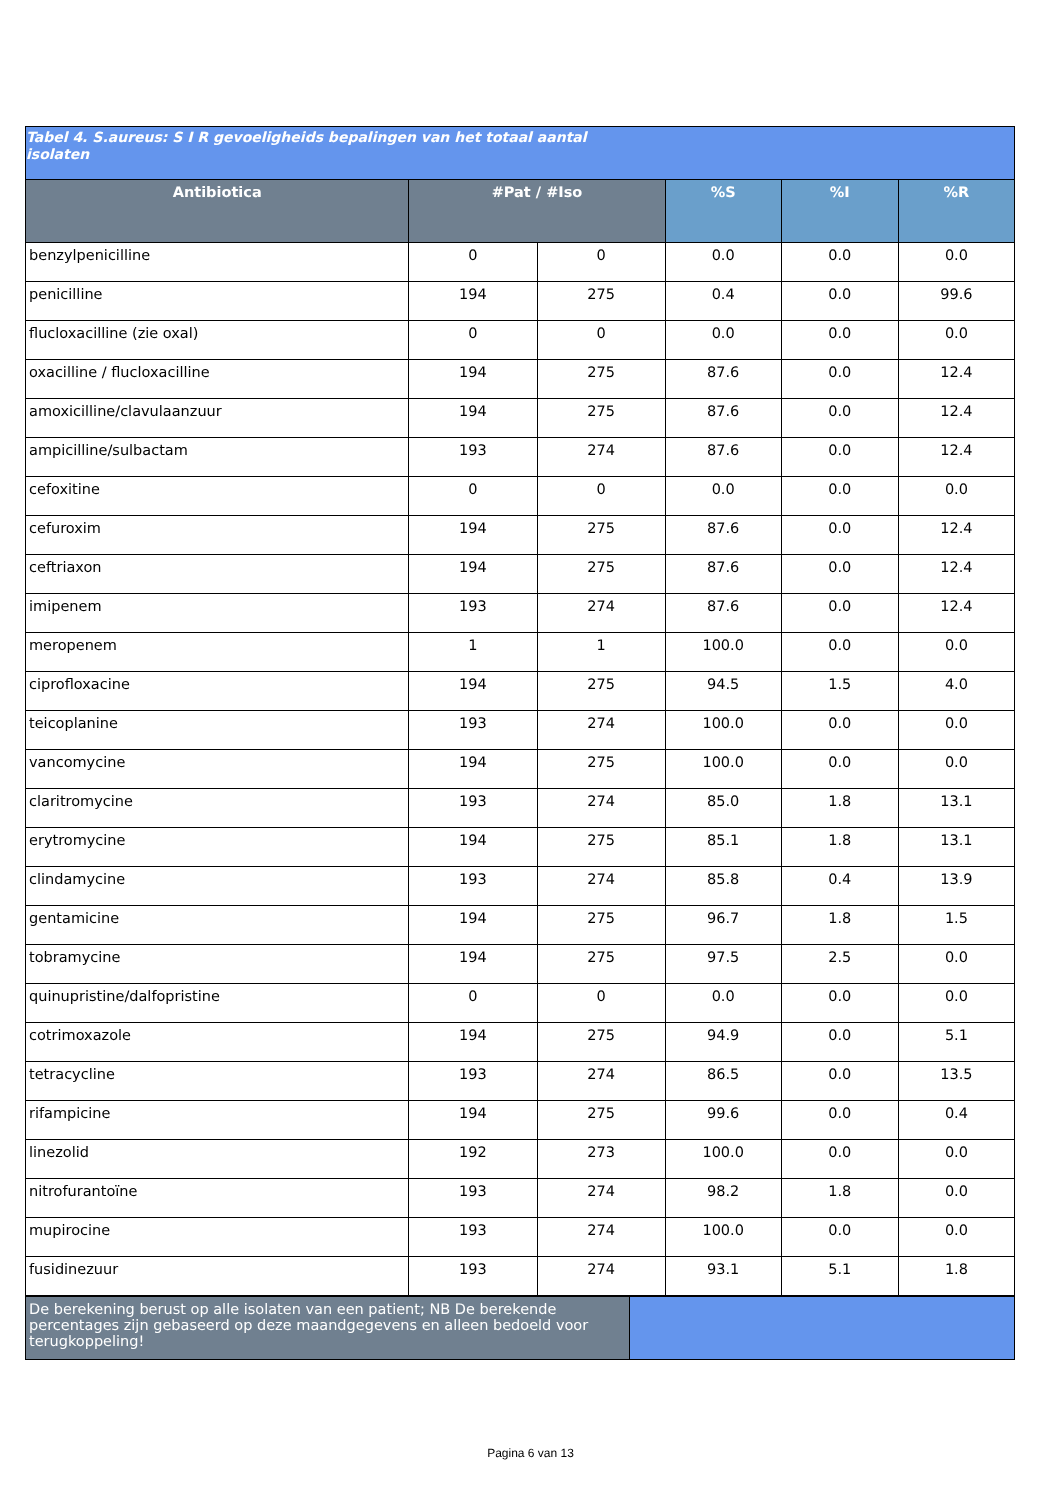Tabel 4. S.aureus: S I R gevoeligheids bepalingen van het totaal aantal
isolaten
| Antibiotica | #Pat / #Iso | | %S | %I | %R |
| --- | --- | --- | --- | --- | --- |
| benzylpenicilline | 0 | 0 | 0.0 | 0.0 | 0.0 |
| penicilline | 194 | 275 | 0.4 | 0.0 | 99.6 |
| flucloxacilline (zie oxal) | 0 | 0 | 0.0 | 0.0 | 0.0 |
| oxacilline / flucloxacilline | 194 | 275 | 87.6 | 0.0 | 12.4 |
| amoxicilline/clavulaanzuur | 194 | 275 | 87.6 | 0.0 | 12.4 |
| ampicilline/sulbactam | 193 | 274 | 87.6 | 0.0 | 12.4 |
| cefoxitine | 0 | 0 | 0.0 | 0.0 | 0.0 |
| cefuroxim | 194 | 275 | 87.6 | 0.0 | 12.4 |
| ceftriaxon | 194 | 275 | 87.6 | 0.0 | 12.4 |
| imipenem | 193 | 274 | 87.6 | 0.0 | 12.4 |
| meropenem | 1 | 1 | 100.0 | 0.0 | 0.0 |
| ciprofloxacine | 194 | 275 | 94.5 | 1.5 | 4.0 |
| teicoplanine | 193 | 274 | 100.0 | 0.0 | 0.0 |
| vancomycine | 194 | 275 | 100.0 | 0.0 | 0.0 |
| claritromycine | 193 | 274 | 85.0 | 1.8 | 13.1 |
| erytromycine | 194 | 275 | 85.1 | 1.8 | 13.1 |
| clindamycine | 193 | 274 | 85.8 | 0.4 | 13.9 |
| gentamicine | 194 | 275 | 96.7 | 1.8 | 1.5 |
| tobramycine | 194 | 275 | 97.5 | 2.5 | 0.0 |
| quinupristine/dalfopristine | 0 | 0 | 0.0 | 0.0 | 0.0 |
| cotrimoxazole | 194 | 275 | 94.9 | 0.0 | 5.1 |
| tetracycline | 193 | 274 | 86.5 | 0.0 | 13.5 |
| rifampicine | 194 | 275 | 99.6 | 0.0 | 0.4 |
| linezolid | 192 | 273 | 100.0 | 0.0 | 0.0 |
| nitrofurantoïne | 193 | 274 | 98.2 | 1.8 | 0.0 |
| mupirocine | 193 | 274 | 100.0 | 0.0 | 0.0 |
| fusidinezuur | 193 | 274 | 93.1 | 5.1 | 1.8 |
| De berekening berust op alle isolaten van een patient; NB De berekende percentages zijn gebaseerd op deze maandgegevens en alleen bedoeld voor terugkoppeling! | |
Pagina 6 van 13